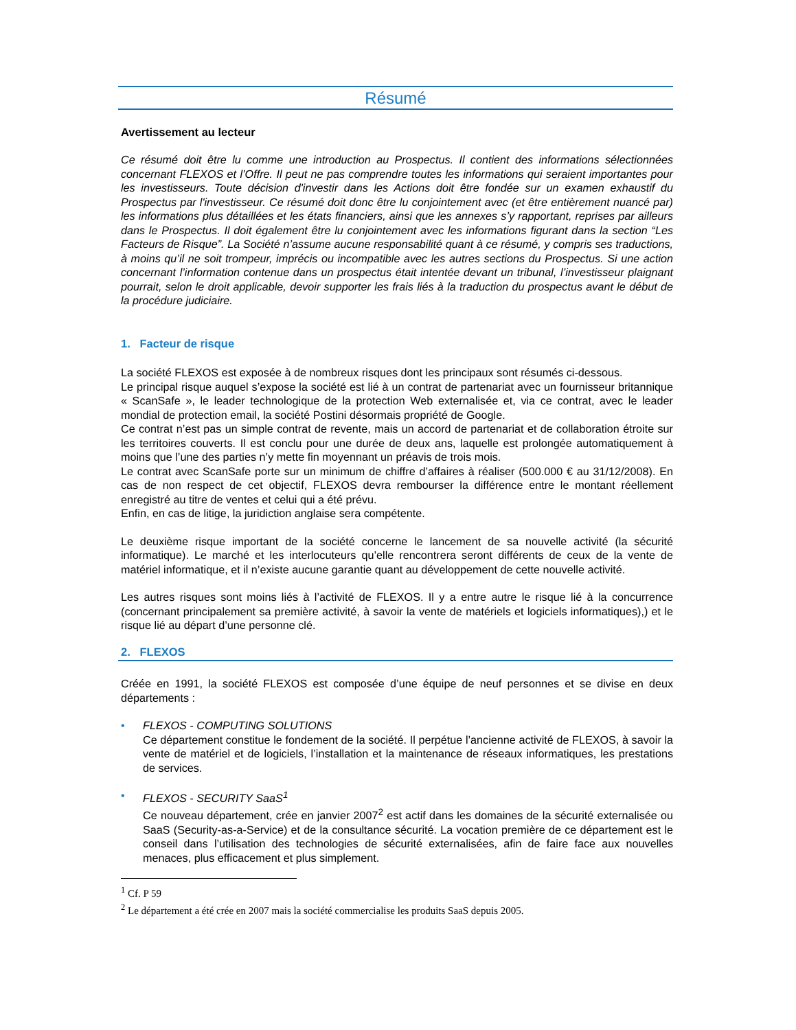Résumé
Avertissement au lecteur
Ce résumé doit être lu comme une introduction au Prospectus. Il contient des informations sélectionnées concernant FLEXOS et l’Offre. Il peut ne pas comprendre toutes les informations qui seraient importantes pour les investisseurs. Toute décision d'investir dans les Actions doit être fondée sur un examen exhaustif du Prospectus par l'investisseur. Ce résumé doit donc être lu conjointement avec (et être entièrement nuancé par) les informations plus détaillées et les états financiers, ainsi que les annexes s’y rapportant, reprises par ailleurs dans le Prospectus. Il doit également être lu conjointement avec les informations figurant dans la section “Les Facteurs de Risque”. La Société n’assume aucune responsabilité quant à ce résumé, y compris ses traductions, à moins qu’il ne soit trompeur, imprécis ou incompatible avec les autres sections du Prospectus. Si une action concernant l’information contenue dans un prospectus était intentée devant un tribunal, l’investisseur plaignant pourrait, selon le droit applicable, devoir supporter les frais liés à la traduction du prospectus avant le début de la procédure judiciaire.
1. Facteur de risque
La société FLEXOS est exposée à de nombreux risques dont les principaux sont résumés ci-dessous.
Le principal risque auquel s’expose la société est lié à un contrat de partenariat avec un fournisseur britannique « ScanSafe », le leader technologique de la protection Web externalisée et, via ce contrat, avec le leader mondial de protection email, la société Postini désormais propriété de Google.
Ce contrat n’est pas un simple contrat de revente, mais un accord de partenariat et de collaboration étroite sur les territoires couverts. Il est conclu pour une durée de deux ans, laquelle est prolongée automatiquement à moins que l’une des parties n’y mette fin moyennant un préavis de trois mois.
Le contrat avec ScanSafe porte sur un minimum de chiffre d’affaires à réaliser (500.000 € au 31/12/2008). En cas de non respect de cet objectif, FLEXOS devra rembourser la différence entre le montant réellement enregistré au titre de ventes et celui qui a été prévu.
Enfin, en cas de litige, la juridiction anglaise sera compétente.
Le deuxième risque important de la société concerne le lancement de sa nouvelle activité (la sécurité informatique). Le marché et les interlocuteurs qu’elle rencontrera seront différents de ceux de la vente de matériel informatique, et il n’existe aucune garantie quant au développement de cette nouvelle activité.
Les autres risques sont moins liés à l’activité de FLEXOS. Il y a entre autre le risque lié à la concurrence (concernant principalement sa première activité, à savoir la vente de matériels et logiciels informatiques),) et le risque lié au départ d’une personne clé.
2. FLEXOS
Créée en 1991, la société FLEXOS est composée d’une équipe de neuf personnes et se divise en deux départements :
• FLEXOS - COMPUTING SOLUTIONS
Ce département constitue le fondement de la société. Il perpétue l’ancienne activité de FLEXOS, à savoir la vente de matériel et de logiciels, l’installation et la maintenance de réseaux informatiques, les prestations de services.
• FLEXOS - SECURITY SaaS<sup>1</sup>
Ce nouveau département, crée en janvier 2007<sup>2</sup> est actif dans les domaines de la sécurité externalisée ou SaaS (Security-as-a-Service) et de la consultance sécurité. La vocation première de ce département est le conseil dans l’utilisation des technologies de sécurité externalisées, afin de faire face aux nouvelles menaces, plus efficacement et plus simplement.
<sup>1</sup> Cf. P 59
<sup>2</sup> Le département a été crée en 2007 mais la société commercialise les produits SaaS depuis 2005.